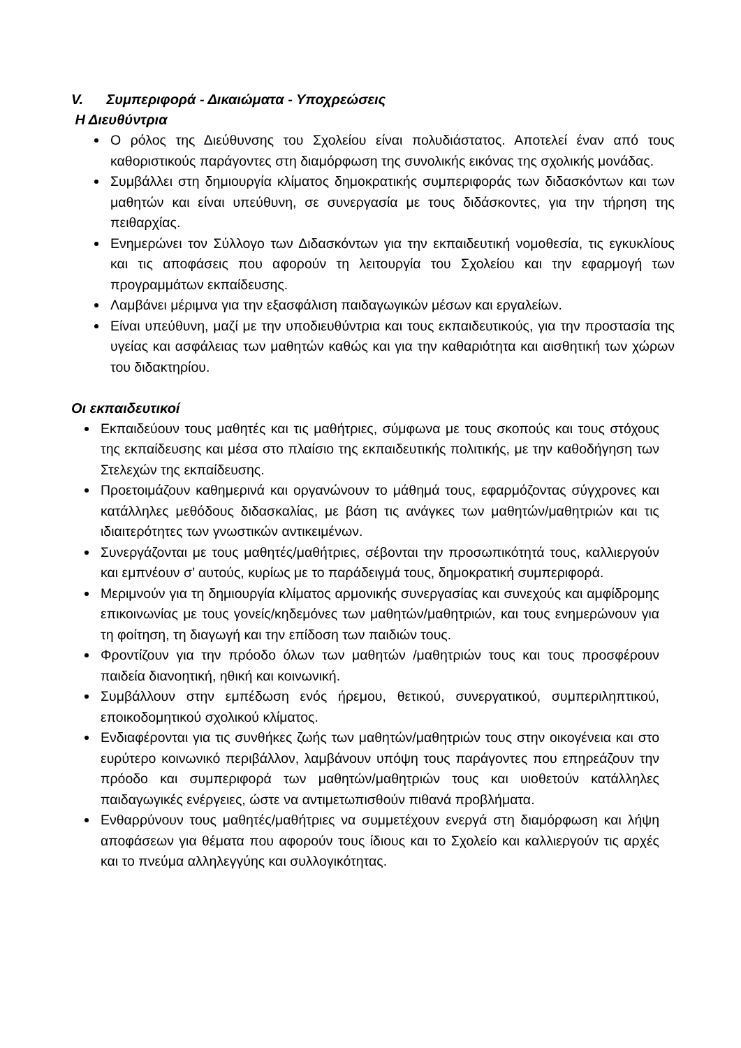V. Συμπεριφορά - Δικαιώματα - Υποχρεώσεις
Η Διευθύντρια
Ο ρόλος της Διεύθυνσης του Σχολείου είναι πολυδιάστατος. Αποτελεί έναν από τους καθοριστικούς παράγοντες στη διαμόρφωση της συνολικής εικόνας της σχολικής μονάδας.
Συμβάλλει στη δημιουργία κλίματος δημοκρατικής συμπεριφοράς των διδασκόντων και των μαθητών και είναι υπεύθυνη, σε συνεργασία με τους διδάσκοντες, για την τήρηση της πειθαρχίας.
Ενημερώνει τον Σύλλογο των Διδασκόντων για την εκπαιδευτική νομοθεσία, τις εγκυκλίους και τις αποφάσεις που αφορούν τη λειτουργία του Σχολείου και την εφαρμογή των προγραμμάτων εκπαίδευσης.
Λαμβάνει μέριμνα για την εξασφάλιση παιδαγωγικών μέσων και εργαλείων.
Είναι υπεύθυνη, μαζί με την υποδιευθύντρια και τους εκπαιδευτικούς, για την προστασία της υγείας και ασφάλειας των μαθητών καθώς και για την καθαριότητα και αισθητική των χώρων του διδακτηρίου.
Οι εκπαιδευτικοί
Εκπαιδεύουν τους μαθητές και τις μαθήτριες, σύμφωνα με τους σκοπούς και τους στόχους της εκπαίδευσης και μέσα στο πλαίσιο της εκπαιδευτικής πολιτικής, με την καθοδήγηση των Στελεχών της εκπαίδευσης.
Προετοιμάζουν καθημερινά και οργανώνουν το μάθημά τους, εφαρμόζοντας σύγχρονες και κατάλληλες μεθόδους διδασκαλίας, με βάση τις ανάγκες των μαθητών/μαθητριών και τις ιδιαιτερότητες των γνωστικών αντικειμένων.
Συνεργάζονται με τους μαθητές/μαθήτριες, σέβονται την προσωπικότητά τους, καλλιεργούν και εμπνέουν σ’ αυτούς, κυρίως με το παράδειγμά τους, δημοκρατική συμπεριφορά.
Μεριμνούν για τη δημιουργία κλίματος αρμονικής συνεργασίας και συνεχούς και αμφίδρομης επικοινωνίας με τους γονείς/κηδεμόνες των μαθητών/μαθητριών, και τους ενημερώνουν για τη φοίτηση, τη διαγωγή και την επίδοση των παιδιών τους.
Φροντίζουν για την πρόοδο όλων των μαθητών /μαθητριών τους και τους προσφέρουν παιδεία διανοητική, ηθική και κοινωνική.
Συμβάλλουν στην εμπέδωση ενός ήρεμου, θετικού, συνεργατικού, συμπεριληπτικού, εποικοδομητικού σχολικού κλίματος.
Ενδιαφέρονται για τις συνθήκες ζωής των μαθητών/μαθητριών τους στην οικογένεια και στο ευρύτερο κοινωνικό περιβάλλον, λαμβάνουν υπόψη τους παράγοντες που επηρεάζουν την πρόοδο και συμπεριφορά των μαθητών/μαθητριών τους και υιοθετούν κατάλληλες παιδαγωγικές ενέργειες, ώστε να αντιμετωπισθούν πιθανά προβλήματα.
Ενθαρρύνουν τους μαθητές/μαθήτριες να συμμετέχουν ενεργά στη διαμόρφωση και λήψη αποφάσεων για θέματα που αφορούν τους ίδιους και το Σχολείο και καλλιεργούν τις αρχές και το πνεύμα αλληλεγγύης και συλλογικότητας.